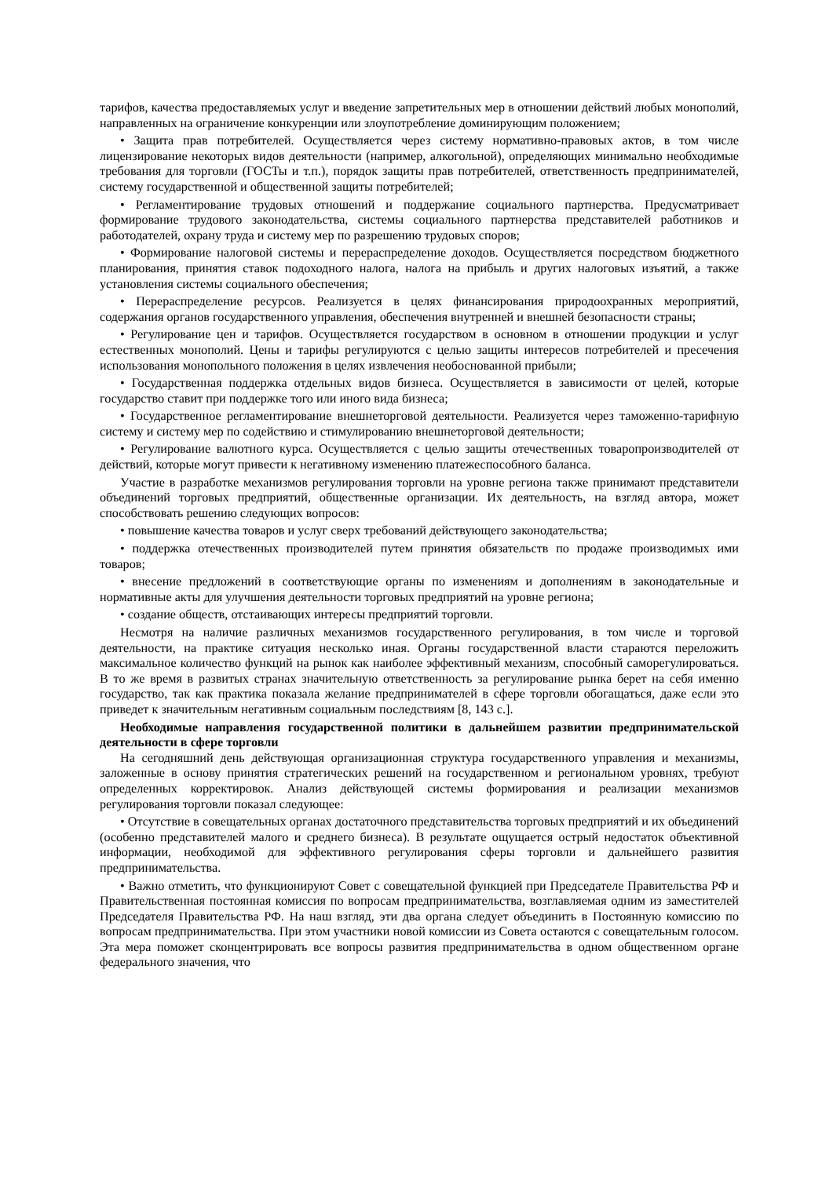тарифов, качества предоставляемых услуг и введение запретительных мер в отношении действий любых монополий, направленных на ограничение конкуренции или злоупотребление доминирующим положением;
• Защита прав потребителей. Осуществляется через систему нормативно-правовых актов, в том числе лицензирование некоторых видов деятельности (например, алкогольной), определяющих минимально необходимые требования для торговли (ГОСТы и т.п.), порядок защиты прав потребителей, ответственность предпринимателей, систему государственной и общественной защиты потребителей;
• Регламентирование трудовых отношений и поддержание социального партнерства. Предусматривает формирование трудового законодательства, системы социального партнерства представителей работников и работодателей, охрану труда и систему мер по разрешению трудовых споров;
• Формирование налоговой системы и перераспределение доходов. Осуществляется посредством бюджетного планирования, принятия ставок подоходного налога, налога на прибыль и других налоговых изъятий, а также установления системы социального обеспечения;
• Перераспределение ресурсов. Реализуется в целях финансирования природоохранных мероприятий, содержания органов государственного управления, обеспечения внутренней и внешней безопасности страны;
• Регулирование цен и тарифов. Осуществляется государством в основном в отношении продукции и услуг естественных монополий. Цены и тарифы регулируются с целью защиты интересов потребителей и пресечения использования монопольного положения в целях извлечения необоснованной прибыли;
• Государственная поддержка отдельных видов бизнеса. Осуществляется в зависимости от целей, которые государство ставит при поддержке того или иного вида бизнеса;
• Государственное регламентирование внешнеторговой деятельности. Реализуется через таможенно-тарифную систему и систему мер по содействию и стимулированию внешнеторговой деятельности;
• Регулирование валютного курса. Осуществляется с целью защиты отечественных товаропроизводителей от действий, которые могут привести к негативному изменению платежеспособного баланса.
Участие в разработке механизмов регулирования торговли на уровне региона также принимают представители объединений торговых предприятий, общественные организации. Их деятельность, на взгляд автора, может способствовать решению следующих вопросов:
• повышение качества товаров и услуг сверх требований действующего законодательства;
• поддержка отечественных производителей путем принятия обязательств по продаже производимых ими товаров;
• внесение предложений в соответствующие органы по изменениям и дополнениям в законодательные и нормативные акты для улучшения деятельности торговых предприятий на уровне региона;
• создание обществ, отстаивающих интересы предприятий торговли.
Несмотря на наличие различных механизмов государственного регулирования, в том числе и торговой деятельности, на практике ситуация несколько иная. Органы государственной власти стараются переложить максимальное количество функций на рынок как наиболее эффективный механизм, способный саморегулироваться. В то же время в развитых странах значительную ответственность за регулирование рынка берет на себя именно государство, так как практика показала желание предпринимателей в сфере торговли обогащаться, даже если это приведет к значительным негативным социальным последствиям [8, 143 с.].
Необходимые направления государственной политики в дальнейшем развитии предпринимательской деятельности в сфере торговли
На сегодняшний день действующая организационная структура государственного управления и механизмы, заложенные в основу принятия стратегических решений на государственном и региональном уровнях, требуют определенных корректировок. Анализ действующей системы формирования и реализации механизмов регулирования торговли показал следующее:
• Отсутствие в совещательных органах достаточного представительства торговых предприятий и их объединений (особенно представителей малого и среднего бизнеса). В результате ощущается острый недостаток объективной информации, необходимой для эффективного регулирования сферы торговли и дальнейшего развития предпринимательства.
• Важно отметить, что функционируют Совет с совещательной функцией при Председателе Правительства РФ и Правительственная постоянная комиссия по вопросам предпринимательства, возглавляемая одним из заместителей Председателя Правительства РФ. На наш взгляд, эти два органа следует объединить в Постоянную комиссию по вопросам предпринимательства. При этом участники новой комиссии из Совета остаются с совещательным голосом. Эта мера поможет сконцентрировать все вопросы развития предпринимательства в одном общественном органе федерального значения, что